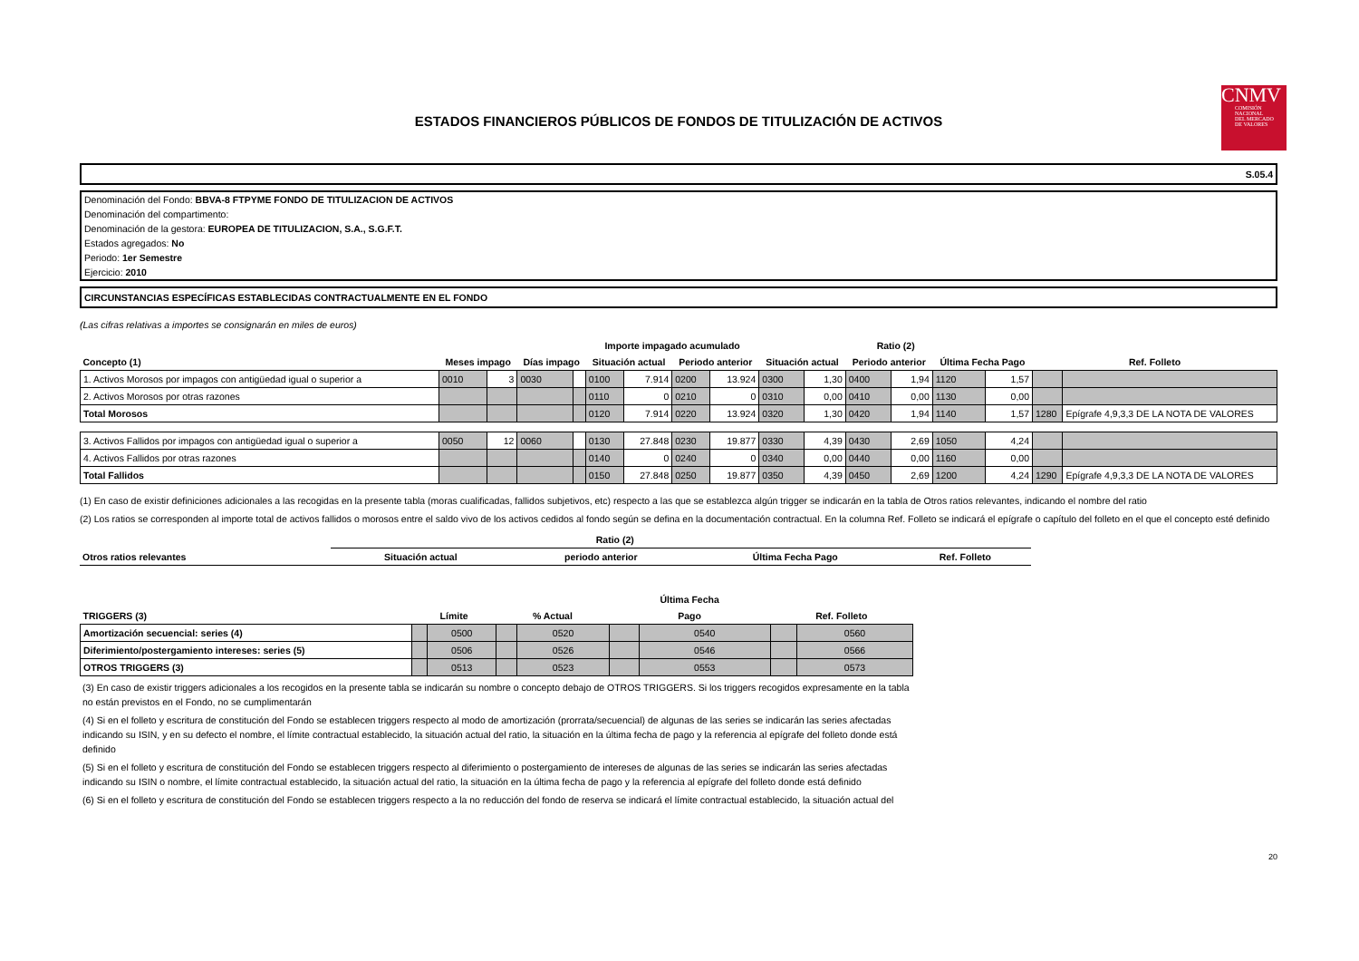ESTADOS FINANCIEROS PÚBLICOS DE FONDOS DE TITULIZACIÓN DE ACTIVOS
CNMV
COMISIÓN
NACIONAL
DEL MERCADO
DE VALORES
S.05.4
Denominación del Fondo: BBVA-8 FTPYME FONDO DE TITULIZACION DE ACTIVOS
Denominación del compartimento:
Denominación de la gestora: EUROPEA DE TITULIZACION, S.A., S.G.F.T.
Estados agregados: No
Periodo: 1er Semestre
Ejercicio: 2010
CIRCUNSTANCIAS ESPECÍFICAS ESTABLECIDAS CONTRACTUALMENTE EN EL FONDO
(Las cifras relativas a importes se consignarán en miles de euros)
| | | | | | Importe impagado acumulado | | | | Ratio (2) | | | | | | | |
| --- | --- | --- | --- | --- | --- | --- | --- | --- | --- | --- | --- | --- | --- | --- | --- | --- |
| Concepto (1) | Meses impago | | Días impago | | Situación actual | | Periodo anterior | | Situación actual | | Periodo anterior | | Última Fecha Pago | | Ref. Folleto | |
| 1. Activos Morosos por impagos con antigüedad igual o superior a | 0010 | 3 | 0030 | | 0100 | 7.914 | 0200 | 13.924 | 0300 | 1,30 | 0400 | 1,94 | 1120 | 1,57 | | |
| 2. Activos Morosos por otras razones | | | | | 0110 | 0 | 0210 | 0 | 0310 | 0,00 | 0410 | 0,00 | 1130 | 0,00 | | |
| Total Morosos | | | | | 0120 | 7.914 | 0220 | 13.924 | 0320 | 1,30 | 0420 | 1,94 | 1140 | 1,57 | 1280 | Epígrafe 4,9,3,3 DE LA NOTA DE VALORES |
| 3. Activos Fallidos por impagos con antigüedad igual o superior a | 0050 | 12 | 0060 | | 0130 | 27.848 | 0230 | 19.877 | 0330 | 4,39 | 0430 | 2,69 | 1050 | 4,24 | | |
| 4. Activos Fallidos por otras razones | | | | | 0140 | 0 | 0240 | 0 | 0340 | 0,00 | 0440 | 0,00 | 1160 | 0,00 | | |
| Total Fallidos | | | | | 0150 | 27.848 | 0250 | 19.877 | 0350 | 4,39 | 0450 | 2,69 | 1200 | 4,24 | 1290 | Epígrafe 4,9,3,3 DE LA NOTA DE VALORES |
(1) En caso de existir definiciones adicionales a las recogidas en la presente tabla (moras cualificadas, fallidos subjetivos, etc) respecto a las que se establezca algún trigger se indicarán en la tabla de Otros ratios relevantes, indicando el nombre del ratio
(2) Los ratios se corresponden al importe total de activos fallidos o morosos entre el saldo vivo de los activos cedidos al fondo según se defina en la documentación contractual. En la columna Ref. Folleto se indicará el epígrafe o capítulo del folleto en el que el concepto esté definido
| | Ratio (2) | | | |
| --- | --- | --- | --- | --- |
| Otros ratios relevantes | Situación actual | periodo anterior | Última Fecha Pago | Ref. Folleto |
| TRIGGERS (3) | Límite | | % Actual | | Última Fecha | | Ref. Folleto | |
| --- | --- | --- | --- | --- | --- | --- | --- | --- |
| | | | | | Pago | | | |
| Amortización secuencial: series (4) | | 0500 | | 0520 | | 0540 | | 0560 |
| Diferimiento/postergamiento intereses: series (5) | | 0506 | | 0526 | | 0546 | | 0566 |
| OTROS TRIGGERS (3) | | 0513 | | 0523 | | 0553 | | 0573 |
(3) En caso de existir triggers adicionales a los recogidos en la presente tabla se indicarán su nombre o concepto debajo de OTROS TRIGGERS. Si los triggers recogidos expresamente en la tabla no están previstos en el Fondo, no se cumplimentarán
(4) Si en el folleto y escritura de constitución del Fondo se establecen triggers respecto al modo de amortización (prorrata/secuencial) de algunas de las series se indicarán las series afectadas indicando su ISIN, y en su defecto el nombre, el límite contractual establecido, la situación actual del ratio, la situación en la última fecha de pago y la referencia al epígrafe del folleto donde está definido
(5) Si en el folleto y escritura de constitución del Fondo se establecen triggers respecto al diferimiento o postergamiento de intereses de algunas de las series se indicarán las series afectadas indicando su ISIN o nombre, el límite contractual establecido, la situación actual del ratio, la situación en la última fecha de pago y la referencia al epígrafe del folleto donde está definido
(6) Si en el folleto y escritura de constitución del Fondo se establecen triggers respecto a la no reducción del fondo de reserva se indicará el límite contractual establecido, la situación actual del
20